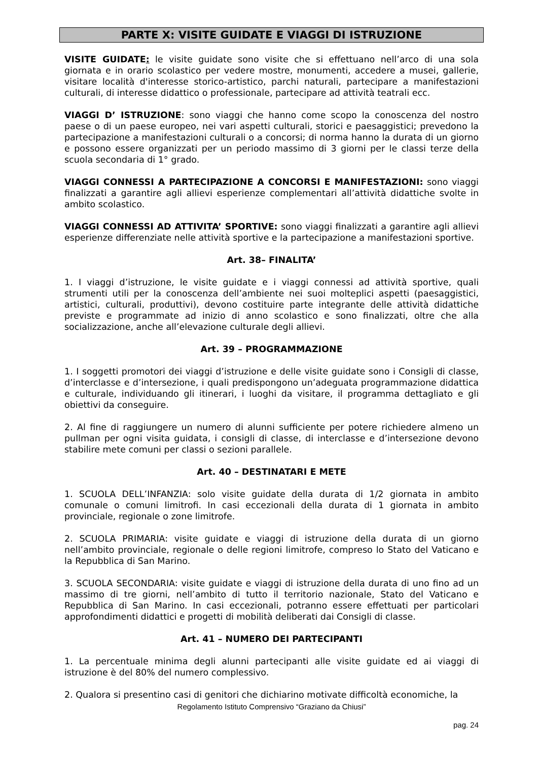PARTE X: VISITE GUIDATE E VIAGGI DI ISTRUZIONE
VISITE GUIDATE: le visite guidate sono visite che si effettuano nell’arco di una sola giornata e in orario scolastico per vedere mostre, monumenti, accedere a musei, gallerie, visitare località d'interesse storico-artistico, parchi naturali, partecipare a manifestazioni culturali, di interesse didattico o professionale, partecipare ad attività teatrali ecc.
VIAGGI D’ ISTRUZIONE: sono viaggi che hanno come scopo la conoscenza del nostro paese o di un paese europeo, nei vari aspetti culturali, storici e paesaggistici; prevedono la partecipazione a manifestazioni culturali o a concorsi; di norma hanno la durata di un giorno e possono essere organizzati per un periodo massimo di 3 giorni per le classi terze della scuola secondaria di 1° grado.
VIAGGI CONNESSI A PARTECIPAZIONE A CONCORSI E MANIFESTAZIONI: sono viaggi finalizzati a garantire agli allievi esperienze complementari all’attività didattiche svolte in ambito scolastico.
VIAGGI CONNESSI AD ATTIVITA’ SPORTIVE: sono viaggi finalizzati a garantire agli allievi esperienze differenziate nelle attività sportive e la partecipazione a manifestazioni sportive.
Art. 38– FINALITA’
1. I viaggi d’istruzione, le visite guidate e i viaggi connessi ad attività sportive, quali strumenti utili per la conoscenza dell’ambiente nei suoi molteplici aspetti (paesaggistici, artistici, culturali, produttivi), devono costituire parte integrante delle attività didattiche previste e programmate ad inizio di anno scolastico e sono finalizzati, oltre che alla socializzazione, anche all’elevazione culturale degli allievi.
Art. 39 – PROGRAMMAZIONE
1. I soggetti promotori dei viaggi d’istruzione e delle visite guidate sono i Consigli di classe, d’interclasse e d’intersezione, i quali predispongono un’adeguata programmazione didattica e culturale, individuando gli itinerari, i luoghi da visitare, il programma dettagliato e gli obiettivi da conseguire.
2. Al fine di raggiungere un numero di alunni sufficiente per potere richiedere almeno un pullman per ogni visita guidata, i consigli di classe, di interclasse e d’intersezione devono stabilire mete comuni per classi o sezioni parallele.
Art. 40 – DESTINATARI E METE
1. SCUOLA DELL’INFANZIA: solo visite guidate della durata di 1/2 giornata in ambito comunale o comuni limitrofi. In casi eccezionali della durata di 1 giornata in ambito provinciale, regionale o zone limitrofe.
2. SCUOLA PRIMARIA: visite guidate e viaggi di istruzione della durata di un giorno nell’ambito provinciale, regionale o delle regioni limitrofe, compreso lo Stato del Vaticano e la Repubblica di San Marino.
3. SCUOLA SECONDARIA: visite guidate e viaggi di istruzione della durata di uno fino ad un massimo di tre giorni, nell’ambito di tutto il territorio nazionale, Stato del Vaticano e Repubblica di San Marino. In casi eccezionali, potranno essere effettuati per particolari approfondimenti didattici e progetti di mobilità deliberati dai Consigli di classe.
Art. 41 – NUMERO DEI PARTECIPANTI
1. La percentuale minima degli alunni partecipanti alle visite guidate ed ai viaggi di istruzione è del 80% del numero complessivo.
2. Qualora si presentino casi di genitori che dichiarino motivate difficoltà economiche, la
Regolamento Istituto Comprensivo “Graziano da Chiusi”
pag. 24